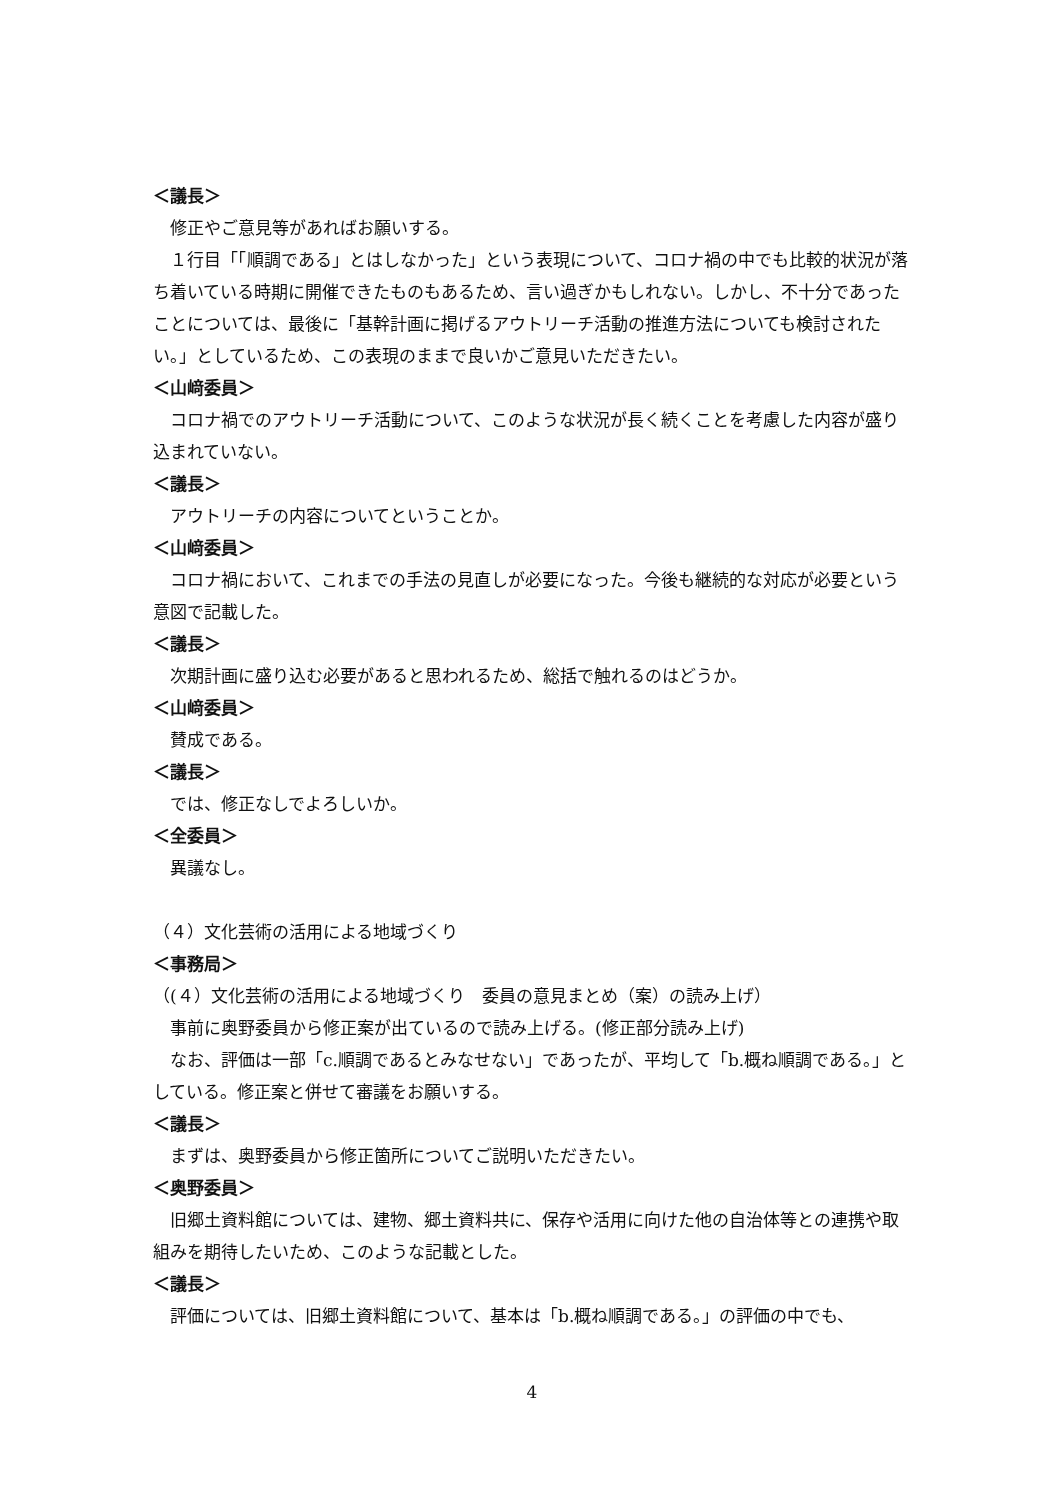＜議長＞
修正やご意見等があればお願いする。
１行目「「順調である」とはしなかった」という表現について、コロナ禍の中でも比較的状況が落ち着いている時期に開催できたものもあるため、言い過ぎかもしれない。しかし、不十分であったことについては、最後に「基幹計画に掲げるアウトリーチ活動の推進方法についても検討されたい。」としているため、この表現のままで良いかご意見いただきたい。
＜山﨑委員＞
コロナ禍でのアウトリーチ活動について、このような状況が長く続くことを考慮した内容が盛り込まれていない。
＜議長＞
アウトリーチの内容についてということか。
＜山﨑委員＞
コロナ禍において、これまでの手法の見直しが必要になった。今後も継続的な対応が必要という意図で記載した。
＜議長＞
次期計画に盛り込む必要があると思われるため、総括で触れるのはどうか。
＜山﨑委員＞
賛成である。
＜議長＞
では、修正なしでよろしいか。
＜全委員＞
異議なし。
（４）文化芸術の活用による地域づくり
＜事務局＞
（(４）文化芸術の活用による地域づくり　委員の意見まとめ（案）の読み上げ）
事前に奥野委員から修正案が出ているので読み上げる。(修正部分読み上げ)
なお、評価は一部「c.順調であるとみなせない」であったが、平均して「b.概ね順調である。」としている。修正案と併せて審議をお願いする。
＜議長＞
まずは、奥野委員から修正箇所についてご説明いただきたい。
＜奥野委員＞
旧郷土資料館については、建物、郷土資料共に、保存や活用に向けた他の自治体等との連携や取組みを期待したいため、このような記載とした。
＜議長＞
評価については、旧郷土資料館について、基本は「b.概ね順調である。」の評価の中でも、
4